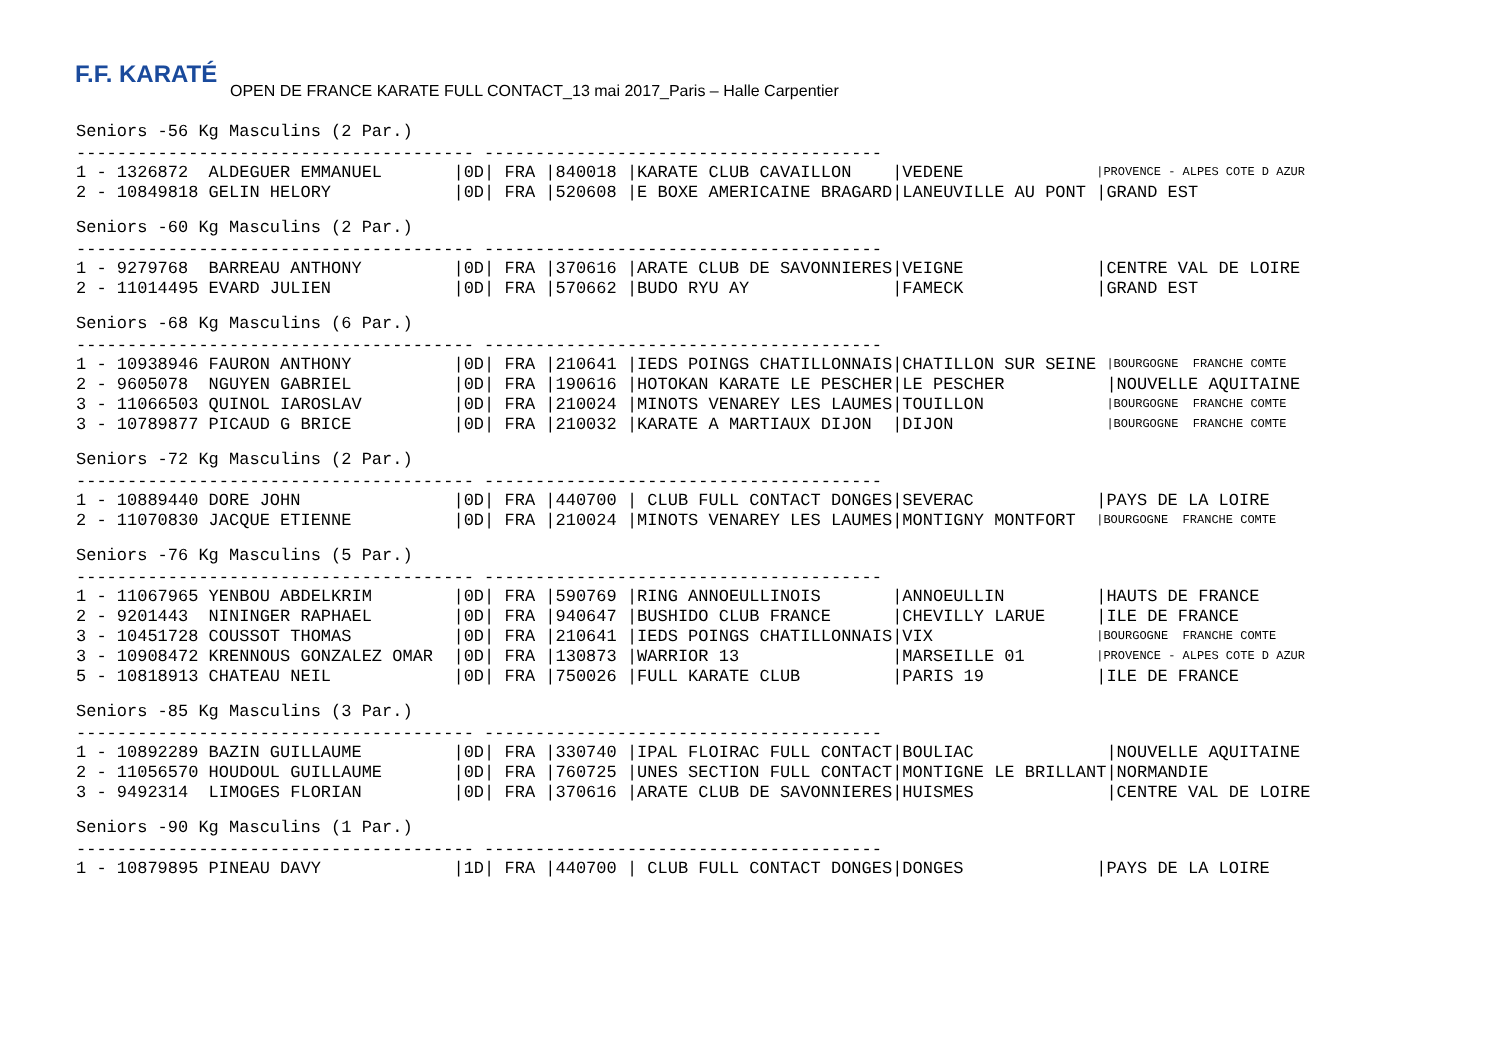F.F. KARATÉ
OPEN DE FRANCE KARATE FULL CONTACT_13 mai 2017_Paris – Halle Carpentier
Seniors -56 Kg Masculins (2 Par.)
--------------------------------------- ---------------------------------------
| 1 - 1326872 ALDEGUER EMMANUEL | /0D/ FRA /840018 /KARATE CLUB CAVAILLON | /VEDENE | /PROVENCE - ALPES COTE D AZUR |
| 2 - 10849818 GELIN HELORY | /0D/ FRA /520608 /E BOXE AMERICAINE BRAGARD | /LANEUVILLE AU PONT | /GRAND EST |
Seniors -60 Kg Masculins (2 Par.)
--------------------------------------- ---------------------------------------
| 1 - 9279768 BARREAU ANTHONY | /0D/ FRA /370616 /ARATE CLUB DE SAVONNIERES | /VEIGNE | /CENTRE VAL DE LOIRE |
| 2 - 11014495 EVARD JULIEN | /0D/ FRA /570662 /BUDO RYU AY | /FAMECK | /GRAND EST |
Seniors -68 Kg Masculins (6 Par.)
--------------------------------------- ---------------------------------------
| 1 - 10938946 FAURON ANTHONY | /0D/ FRA /210641 /IEDS POINGS CHATILLONNAIS | /CHATILLON SUR SEINE | /BOURGOGNE FRANCHE COMTE |
| 2 - 9605078 NGUYEN GABRIEL | /0D/ FRA /190616 /HOTOKAN KARATE LE PESCHER | /LE PESCHER | /NOUVELLE AQUITAINE |
| 3 - 11066503 QUINOL IAROSLAV | /0D/ FRA /210024 /MINOTS VENAREY LES LAUMES | /TOUILLON | /BOURGOGNE FRANCHE COMTE |
| 3 - 10789877 PICAUD G BRICE | /0D/ FRA /210032 /KARATE A MARTIAUX DIJON | /DIJON | /BOURGOGNE FRANCHE COMTE |
Seniors -72 Kg Masculins (2 Par.)
--------------------------------------- ---------------------------------------
| 1 - 10889440 DORE JOHN | /0D/ FRA /440700 / CLUB FULL CONTACT DONGES | /SEVERAC | /PAYS DE LA LOIRE |
| 2 - 11070830 JACQUE ETIENNE | /0D/ FRA /210024 /MINOTS VENAREY LES LAUMES | /MONTIGNY MONTFORT | /BOURGOGNE FRANCHE COMTE |
Seniors -76 Kg Masculins (5 Par.)
--------------------------------------- ---------------------------------------
| 1 - 11067965 YENBOU ABDELKRIM | /0D/ FRA /590769 /RING ANNOEULLINOIS | /ANNOEULLIN | /HAUTS DE FRANCE |
| 2 - 9201443 NININGER RAPHAEL | /0D/ FRA /940647 /BUSHIDO CLUB FRANCE | /CHEVILLY LARUE | /ILE DE FRANCE |
| 3 - 10451728 COUSSOT THOMAS | /0D/ FRA /210641 /IEDS POINGS CHATILLONNAIS | /VIX | /BOURGOGNE FRANCHE COMTE |
| 3 - 10908472 KRENNOUS GONZALEZ OMAR | /0D/ FRA /130873 /WARRIOR 13 | /MARSEILLE 01 | /PROVENCE - ALPES COTE D AZUR |
| 5 - 10818913 CHATEAU NEIL | /0D/ FRA /750026 /FULL KARATE CLUB | /PARIS 19 | /ILE DE FRANCE |
Seniors -85 Kg Masculins (3 Par.)
--------------------------------------- ---------------------------------------
| 1 - 10892289 BAZIN GUILLAUME | /0D/ FRA /330740 /IPAL FLOIRAC FULL CONTACT | /BOULIAC | /NOUVELLE AQUITAINE |
| 2 - 11056570 HOUDOUL GUILLAUME | /0D/ FRA /760725 /UNES SECTION FULL CONTACT | /MONTIGNE LE BRILLANT | /NORMANDIE |
| 3 - 9492314 LIMOGES FLORIAN | /0D/ FRA /370616 /ARATE CLUB DE SAVONNIERES | /HUISMES | /CENTRE VAL DE LOIRE |
Seniors -90 Kg Masculins (1 Par.)
--------------------------------------- ---------------------------------------
| 1 - 10879895 PINEAU DAVY | /1D/ FRA /440700 / CLUB FULL CONTACT DONGES | /DONGES | /PAYS DE LA LOIRE |